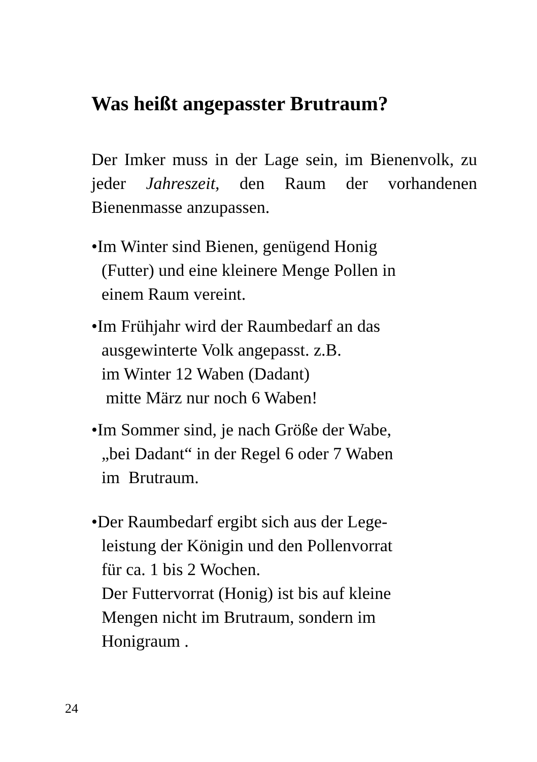Was heißt angepasster Brutraum?
Der Imker muss in der Lage sein, im Bienenvolk, zu jeder Jahreszeit, den Raum der vorhandenen Bienenmasse anzupassen.
•Im Winter sind Bienen, genügend Honig
(Futter) und eine kleinere Menge Pollen in
einem Raum vereint.
•Im Frühjahr wird der Raumbedarf an das
ausgewinterte Volk angepasst. z.B.
im Winter 12 Waben (Dadant)
mitte März nur noch 6 Waben!
•Im Sommer sind, je nach Größe der Wabe,
„bei Dadant“ in der Regel 6 oder 7 Waben
im Brutraum.
•Der Raumbedarf ergibt sich aus der Lege-
leistung der Königin und den Pollenvorrat
für ca. 1 bis 2 Wochen.
Der Futtervorrat (Honig) ist bis auf kleine
Mengen nicht im Brutraum, sondern im
Honigraum .
24